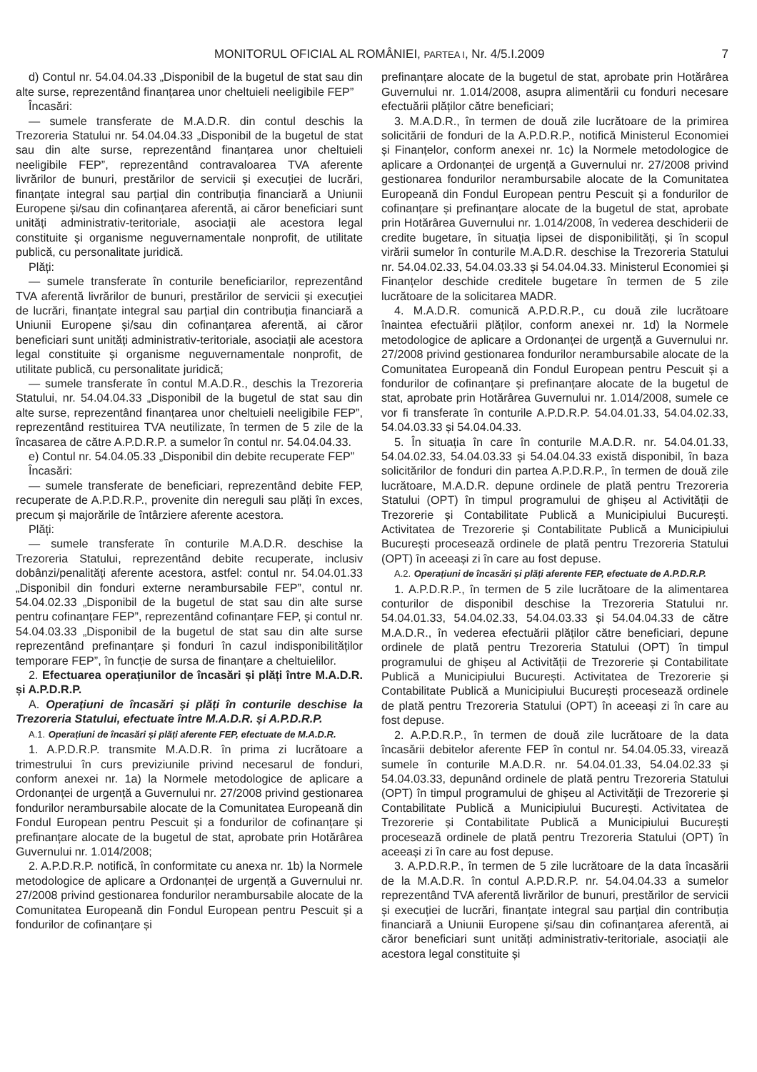MONITORUL OFICIAL AL ROMÂNIEI, PARTEA I, Nr. 4/5.I.2009 7
d) Contul nr. 54.04.04.33 „Disponibil de la bugetul de stat sau din alte surse, reprezentând finanțarea unor cheltuieli neeligibile FEP”
Încasări:
— sumele transferate de M.A.D.R. din contul deschis la Trezoreria Statului nr. 54.04.04.33 „Disponibil de la bugetul de stat sau din alte surse, reprezentând finanțarea unor cheltuieli neeligibile FEP”, reprezentând contravaloarea TVA aferente livrărilor de bunuri, prestărilor de servicii și execuției de lucrări, finanțate integral sau parțial din contribuția financiară a Uniunii Europene și/sau din cofinanțarea aferentă, ai căror beneficiari sunt unități administrativ-teritoriale, asociații ale acestora legal constituite și organisme neguvernamentale nonprofit, de utilitate publică, cu personalitate juridică.
Plăți:
— sumele transferate în conturile beneficiarilor, reprezentând TVA aferentă livrărilor de bunuri, prestărilor de servicii și execuției de lucrări, finanțate integral sau parțial din contribuția financiară a Uniunii Europene și/sau din cofinanțarea aferentă, ai căror beneficiari sunt unități administrativ-teritoriale, asociații ale acestora legal constituite și organisme neguvernamentale nonprofit, de utilitate publică, cu personalitate juridică;
— sumele transferate în contul M.A.D.R., deschis la Trezoreria Statului, nr. 54.04.04.33 „Disponibil de la bugetul de stat sau din alte surse, reprezentând finanțarea unor cheltuieli neeligibile FEP”, reprezentând restituirea TVA neutilizate, în termen de 5 zile de la încasarea de către A.P.D.R.P. a sumelor în contul nr. 54.04.04.33.
e) Contul nr. 54.04.05.33 „Disponibil din debite recuperate FEP”
Încasări:
— sumele transferate de beneficiari, reprezentând debite FEP, recuperate de A.P.D.R.P., provenite din nereguli sau plăți în exces, precum și majorările de întârziere aferente acestora.
Plăți:
— sumele transferate în conturile M.A.D.R. deschise la Trezoreria Statului, reprezentând debite recuperate, inclusiv dobânzi/penalități aferente acestora, astfel: contul nr. 54.04.01.33 „Disponibil din fonduri externe nerambursabile FEP”, contul nr. 54.04.02.33 „Disponibil de la bugetul de stat sau din alte surse pentru cofinanțare FEP”, reprezentând cofinanțare FEP, și contul nr. 54.04.03.33 „Disponibil de la bugetul de stat sau din alte surse reprezentând prefinanțare și fonduri în cazul indisponibilităților temporare FEP”, în funcție de sursa de finanțare a cheltuielilor.
2. Efectuarea operațiunilor de încasări și plăți între M.A.D.R. și A.P.D.R.P.
A. Operațiuni de încasări și plăți în conturile deschise la Trezoreria Statului, efectuate între M.A.D.R. și A.P.D.R.P.
A.1. Operațiuni de încasări și plăți aferente FEP, efectuate de M.A.D.R.
1. A.P.D.R.P. transmite M.A.D.R. în prima zi lucrătoare a trimestrului în curs previziunile privind necesarul de fonduri, conform anexei nr. 1a) la Normele metodologice de aplicare a Ordonanței de urgență a Guvernului nr. 27/2008 privind gestionarea fondurilor nerambursabile alocate de la Comunitatea Europeană din Fondul European pentru Pescuit și a fondurilor de cofinanțare și prefinanțare alocate de la bugetul de stat, aprobate prin Hotărârea Guvernului nr. 1.014/2008;
2. A.P.D.R.P. notifică, în conformitate cu anexa nr. 1b) la Normele metodologice de aplicare a Ordonanței de urgență a Guvernului nr. 27/2008 privind gestionarea fondurilor nerambursabile alocate de la Comunitatea Europeană din Fondul European pentru Pescuit și a fondurilor de cofinanțare și
prefinanțare alocate de la bugetul de stat, aprobate prin Hotărârea Guvernului nr. 1.014/2008, asupra alimentării cu fonduri necesare efectuării plăților către beneficiari;
3. M.A.D.R., în termen de două zile lucrătoare de la primirea solicitării de fonduri de la A.P.D.R.P., notifică Ministerul Economiei și Finanțelor, conform anexei nr. 1c) la Normele metodologice de aplicare a Ordonanței de urgență a Guvernului nr. 27/2008 privind gestionarea fondurilor nerambursabile alocate de la Comunitatea Europeană din Fondul European pentru Pescuit și a fondurilor de cofinanțare și prefinanțare alocate de la bugetul de stat, aprobate prin Hotărârea Guvernului nr. 1.014/2008, în vederea deschiderii de credite bugetare, în situația lipsei de disponibilități, și în scopul virării sumelor în conturile M.A.D.R. deschise la Trezoreria Statului nr. 54.04.02.33, 54.04.03.33 și 54.04.04.33. Ministerul Economiei și Finanțelor deschide creditele bugetare în termen de 5 zile lucrătoare de la solicitarea MADR.
4. M.A.D.R. comunică A.P.D.R.P., cu două zile lucrătoare înaintea efectuării plăților, conform anexei nr. 1d) la Normele metodologice de aplicare a Ordonanței de urgență a Guvernului nr. 27/2008 privind gestionarea fondurilor nerambursabile alocate de la Comunitatea Europeană din Fondul European pentru Pescuit și a fondurilor de cofinanțare și prefinanțare alocate de la bugetul de stat, aprobate prin Hotărârea Guvernului nr. 1.014/2008, sumele ce vor fi transferate în conturile A.P.D.R.P. 54.04.01.33, 54.04.02.33, 54.04.03.33 și 54.04.04.33.
5. În situația în care în conturile M.A.D.R. nr. 54.04.01.33, 54.04.02.33, 54.04.03.33 și 54.04.04.33 există disponibil, în baza solicitărilor de fonduri din partea A.P.D.R.P., în termen de două zile lucrătoare, M.A.D.R. depune ordinele de plată pentru Trezoreria Statului (OPT) în timpul programului de ghișeu al Activității de Trezorerie și Contabilitate Publică a Municipiului București. Activitatea de Trezorerie și Contabilitate Publică a Municipiului București procesează ordinele de plată pentru Trezoreria Statului (OPT) în aceeași zi în care au fost depuse.
A.2. Operațiuni de încasări și plăți aferente FEP, efectuate de A.P.D.R.P.
1. A.P.D.R.P., în termen de 5 zile lucrătoare de la alimentarea conturilor de disponibil deschise la Trezoreria Statului nr. 54.04.01.33, 54.04.02.33, 54.04.03.33 și 54.04.04.33 de către M.A.D.R., în vederea efectuării plăților către beneficiari, depune ordinele de plată pentru Trezoreria Statului (OPT) în timpul programului de ghișeu al Activității de Trezorerie și Contabilitate Publică a Municipiului București. Activitatea de Trezorerie și Contabilitate Publică a Municipiului București procesează ordinele de plată pentru Trezoreria Statului (OPT) în aceeași zi în care au fost depuse.
2. A.P.D.R.P., în termen de două zile lucrătoare de la data încasării debitelor aferente FEP în contul nr. 54.04.05.33, virează sumele în conturile M.A.D.R. nr. 54.04.01.33, 54.04.02.33 și 54.04.03.33, depunând ordinele de plată pentru Trezoreria Statului (OPT) în timpul programului de ghișeu al Activității de Trezorerie și Contabilitate Publică a Municipiului București. Activitatea de Trezorerie și Contabilitate Publică a Municipiului București procesează ordinele de plată pentru Trezoreria Statului (OPT) în aceeași zi în care au fost depuse.
3. A.P.D.R.P., în termen de 5 zile lucrătoare de la data încasării de la M.A.D.R. în contul A.P.D.R.P. nr. 54.04.04.33 a sumelor reprezentând TVA aferentă livrărilor de bunuri, prestărilor de servicii și execuției de lucrări, finanțate integral sau parțial din contribuția financiară a Uniunii Europene și/sau din cofinanțarea aferentă, ai căror beneficiari sunt unități administrativ-teritoriale, asociații ale acestora legal constituite și